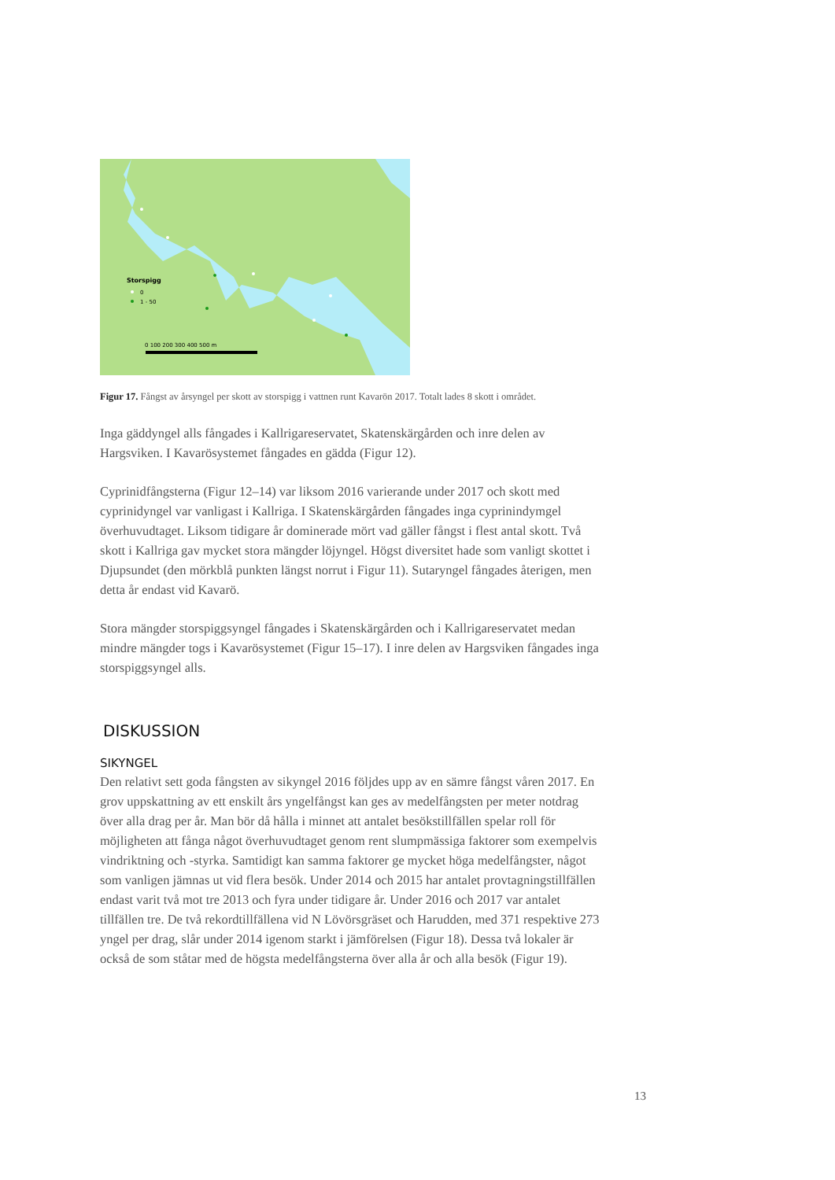Storspigg
0
1 - 50
0 100 200 300 400 500 m
Figur 17. Fångst av årsyngel per skott av storspigg i vattnen runt Kavarön 2017. Totalt lades 8 skott i området.
Inga gäddyngel alls fångades i Kallrigareservatet, Skatenskärgården och inre delen av Hargsviken. I Kavarösystemet fångades en gädda (Figur 12).
Cyprinidfångsterna (Figur 12–14) var liksom 2016 varierande under 2017 och skott med cyprinidyngel var vanligast i Kallriga. I Skatenskärgården fångades inga cyprinindymgel överhuvudtaget. Liksom tidigare år dominerade mört vad gäller fångst i flest antal skott. Två skott i Kallriga gav mycket stora mängder löjyngel. Högst diversitet hade som vanligt skottet i Djupsundet (den mörkblå punkten längst norrut i Figur 11). Sutaryngel fångades återigen, men detta år endast vid Kavarö.
Stora mängder storspiggsyngel fångades i Skatenskärgården och i Kallrigareservatet medan mindre mängder togs i Kavarösystemet (Figur 15–17). I inre delen av Hargsviken fångades inga storspiggsyngel alls.
DISKUSSION
SIKYNGEL
Den relativt sett goda fångsten av sikyngel 2016 följdes upp av en sämre fångst våren 2017. En grov uppskattning av ett enskilt års yngelfångst kan ges av medelfångsten per meter notdrag över alla drag per år. Man bör då hålla i minnet att antalet besökstillfällen spelar roll för möjligheten att fånga något överhuvudtaget genom rent slumpmässiga faktorer som exempelvis vindriktning och -styrka. Samtidigt kan samma faktorer ge mycket höga medelfångster, något som vanligen jämnas ut vid flera besök. Under 2014 och 2015 har antalet provtagningstillfällen endast varit två mot tre 2013 och fyra under tidigare år. Under 2016 och 2017 var antalet tillfällen tre. De två rekordtillfällena vid N Lövörsgräset och Harudden, med 371 respektive 273 yngel per drag, slår under 2014 igenom starkt i jämförelsen (Figur 18). Dessa två lokaler är också de som ståtar med de högsta medelfångsterna över alla år och alla besök (Figur 19).
13